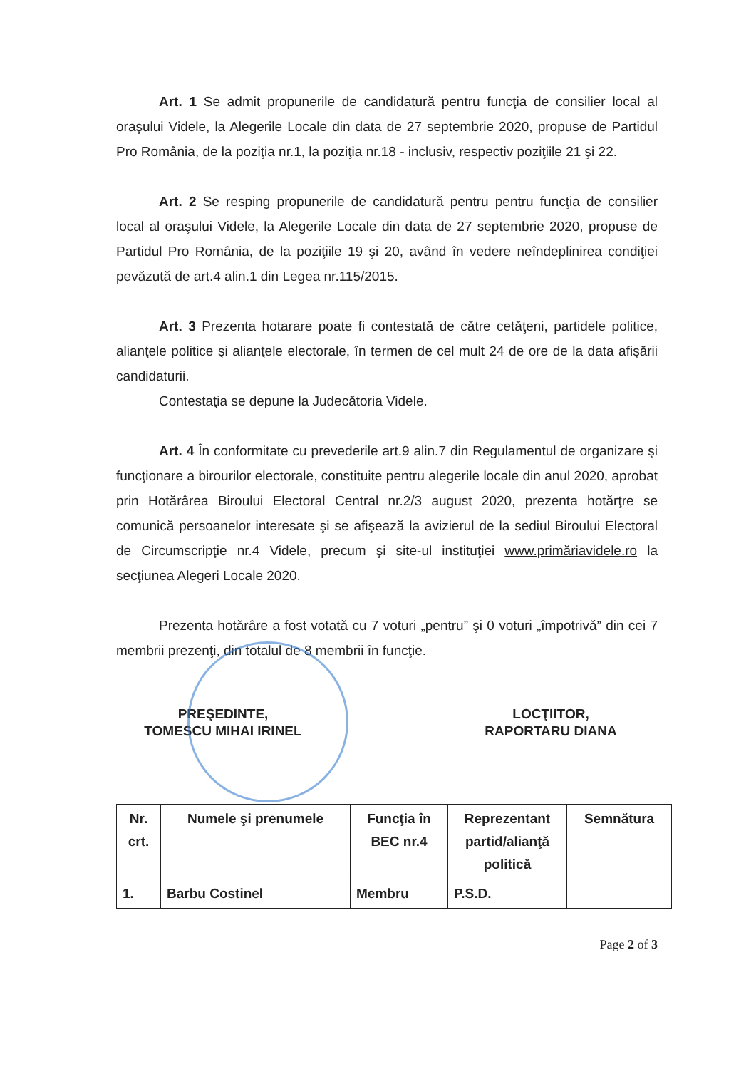Art. 1 Se admit propunerile de candidatură pentru funcţia de consilier local al oraşului Videle, la Alegerile Locale din data de 27 septembrie 2020, propuse de Partidul Pro România, de la poziţia nr.1, la poziţia nr.18 - inclusiv, respectiv poziţiile 21 şi 22.
Art. 2 Se resping propunerile de candidatură pentru pentru funcţia de consilier local al oraşului Videle, la Alegerile Locale din data de 27 septembrie 2020, propuse de Partidul Pro România, de la poziţiile 19 şi 20, având în vedere neîndeplinirea condiţiei pevăzută de art.4 alin.1 din Legea nr.115/2015.
Art. 3 Prezenta hotarare poate fi contestată de către cetăţeni, partidele politice, alianţele politice şi alianţele electorale, în termen de cel mult 24 de ore de la data afişării candidaturii.
Contestaţia se depune la Judecătoria Videle.
Art. 4 În conformitate cu prevederile art.9 alin.7 din Regulamentul de organizare şi funcţionare a birourilor electorale, constituite pentru alegerile locale din anul 2020, aprobat prin Hotărârea Biroului Electoral Central nr.2/3 august 2020, prezenta hotărţre se comunică persoanelor interesate şi se afişează la avizierul de la sediul Biroului Electoral de Circumscripţie nr.4 Videle, precum şi site-ul instituţiei www.primăriavidele.ro la secţiunea Alegeri Locale 2020.
Prezenta hotărâre a fost votată cu 7 voturi „pentru” şi 0 voturi „împotrivă” din cei 7 membrii prezenţi, din totalul de 8 membrii în funcţie.
PREŞEDINTE,
TOMESCU MIHAI IRINEL
LOCŢIITOR,
RAPORTARU DIANA
| Nr. crt. | Numele şi prenumele | Funcţia în BEC nr.4 | Reprezentant partid/alianţă politică | Semnătura |
| --- | --- | --- | --- | --- |
| 1. | Barbu Costinel | Membru | P.S.D. | |
Page 2 of 3